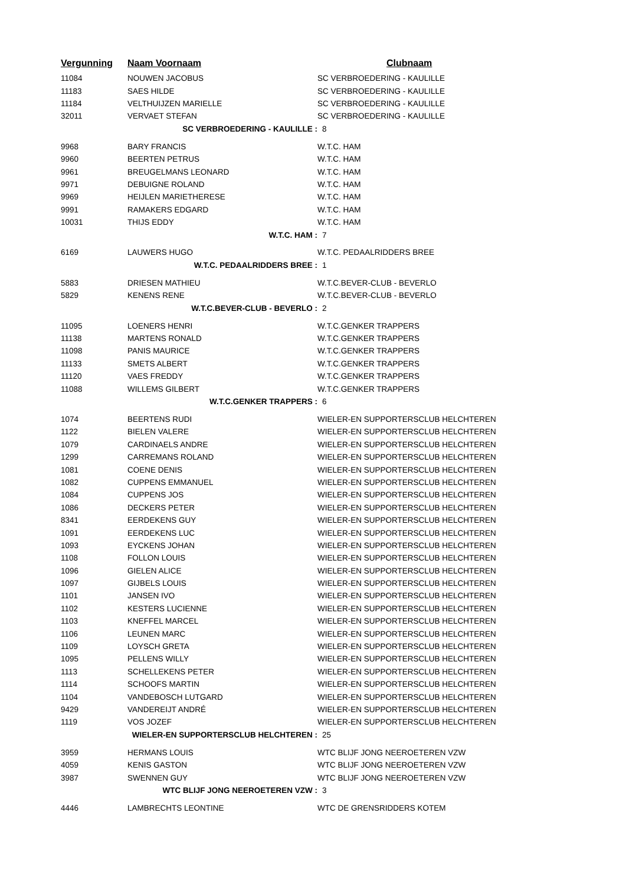| Vergunning | Naam Voornaam | Clubnaam |
| --- | --- | --- |
| 11084 | NOUWEN JACOBUS | SC VERBROEDERING - KAULILLE |
| 11183 | SAES HILDE | SC VERBROEDERING - KAULILLE |
| 11184 | VELTHUIJZEN MARIELLE | SC VERBROEDERING - KAULILLE |
| 32011 | VERVAET STEFAN | SC VERBROEDERING - KAULILLE |
| SC VERBROEDERING - KAULILLE : | | 8 |
| 9968 | BARY FRANCIS | W.T.C. HAM |
| 9960 | BEERTEN PETRUS | W.T.C. HAM |
| 9961 | BREUGELMANS LEONARD | W.T.C. HAM |
| 9971 | DEBUIGNE ROLAND | W.T.C. HAM |
| 9969 | HEIJLEN MARIETHERESE | W.T.C. HAM |
| 9991 | RAMAKERS EDGARD | W.T.C. HAM |
| 10031 | THIJS EDDY | W.T.C. HAM |
| W.T.C. HAM : | | 7 |
| 6169 | LAUWERS HUGO | W.T.C. PEDAALRIDDERS BREE |
| W.T.C. PEDAALRIDDERS BREE : | | 1 |
| 5883 | DRIESEN MATHIEU | W.T.C.BEVER-CLUB - BEVERLO |
| 5829 | KENENS RENE | W.T.C.BEVER-CLUB - BEVERLO |
| W.T.C.BEVER-CLUB - BEVERLO : | | 2 |
| 11095 | LOENERS HENRI | W.T.C.GENKER TRAPPERS |
| 11138 | MARTENS RONALD | W.T.C.GENKER TRAPPERS |
| 11098 | PANIS MAURICE | W.T.C.GENKER TRAPPERS |
| 11133 | SMETS ALBERT | W.T.C.GENKER TRAPPERS |
| 11120 | VAES FREDDY | W.T.C.GENKER TRAPPERS |
| 11088 | WILLEMS GILBERT | W.T.C.GENKER TRAPPERS |
| W.T.C.GENKER TRAPPERS : | | 6 |
| 1074 | BEERTENS RUDI | WIELER-EN SUPPORTERSCLUB HELCHTEREN |
| 1122 | BIELEN VALERE | WIELER-EN SUPPORTERSCLUB HELCHTEREN |
| 1079 | CARDINAELS ANDRE | WIELER-EN SUPPORTERSCLUB HELCHTEREN |
| 1299 | CARREMANS ROLAND | WIELER-EN SUPPORTERSCLUB HELCHTEREN |
| 1081 | COENE DENIS | WIELER-EN SUPPORTERSCLUB HELCHTEREN |
| 1082 | CUPPENS EMMANUEL | WIELER-EN SUPPORTERSCLUB HELCHTEREN |
| 1084 | CUPPENS JOS | WIELER-EN SUPPORTERSCLUB HELCHTEREN |
| 1086 | DECKERS PETER | WIELER-EN SUPPORTERSCLUB HELCHTEREN |
| 8341 | EERDEKENS GUY | WIELER-EN SUPPORTERSCLUB HELCHTEREN |
| 1091 | EERDEKENS LUC | WIELER-EN SUPPORTERSCLUB HELCHTEREN |
| 1093 | EYCKENS JOHAN | WIELER-EN SUPPORTERSCLUB HELCHTEREN |
| 1108 | FOLLON LOUIS | WIELER-EN SUPPORTERSCLUB HELCHTEREN |
| 1096 | GIELEN ALICE | WIELER-EN SUPPORTERSCLUB HELCHTEREN |
| 1097 | GIJBELS LOUIS | WIELER-EN SUPPORTERSCLUB HELCHTEREN |
| 1101 | JANSEN IVO | WIELER-EN SUPPORTERSCLUB HELCHTEREN |
| 1102 | KESTERS LUCIENNE | WIELER-EN SUPPORTERSCLUB HELCHTEREN |
| 1103 | KNEFFEL MARCEL | WIELER-EN SUPPORTERSCLUB HELCHTEREN |
| 1106 | LEUNEN MARC | WIELER-EN SUPPORTERSCLUB HELCHTEREN |
| 1109 | LOYSCH GRETA | WIELER-EN SUPPORTERSCLUB HELCHTEREN |
| 1095 | PELLENS WILLY | WIELER-EN SUPPORTERSCLUB HELCHTEREN |
| 1113 | SCHELLEKENS PETER | WIELER-EN SUPPORTERSCLUB HELCHTEREN |
| 1114 | SCHOOFS MARTIN | WIELER-EN SUPPORTERSCLUB HELCHTEREN |
| 1104 | VANDEBOSCH LUTGARD | WIELER-EN SUPPORTERSCLUB HELCHTEREN |
| 9429 | VANDEREIJT ANDRÉ | WIELER-EN SUPPORTERSCLUB HELCHTEREN |
| 1119 | VOS JOZEF | WIELER-EN SUPPORTERSCLUB HELCHTEREN |
| WIELER-EN SUPPORTERSCLUB HELCHTEREN : | | 25 |
| 3959 | HERMANS LOUIS | WTC BLIJF JONG NEEROETEREN VZW |
| 4059 | KENIS GASTON | WTC BLIJF JONG NEEROETEREN VZW |
| 3987 | SWENNEN GUY | WTC BLIJF JONG NEEROETEREN VZW |
| WTC BLIJF JONG NEEROETEREN VZW : | | 3 |
| 4446 | LAMBRECHTS LEONTINE | WTC DE GRENSRIDDERS KOTEM |